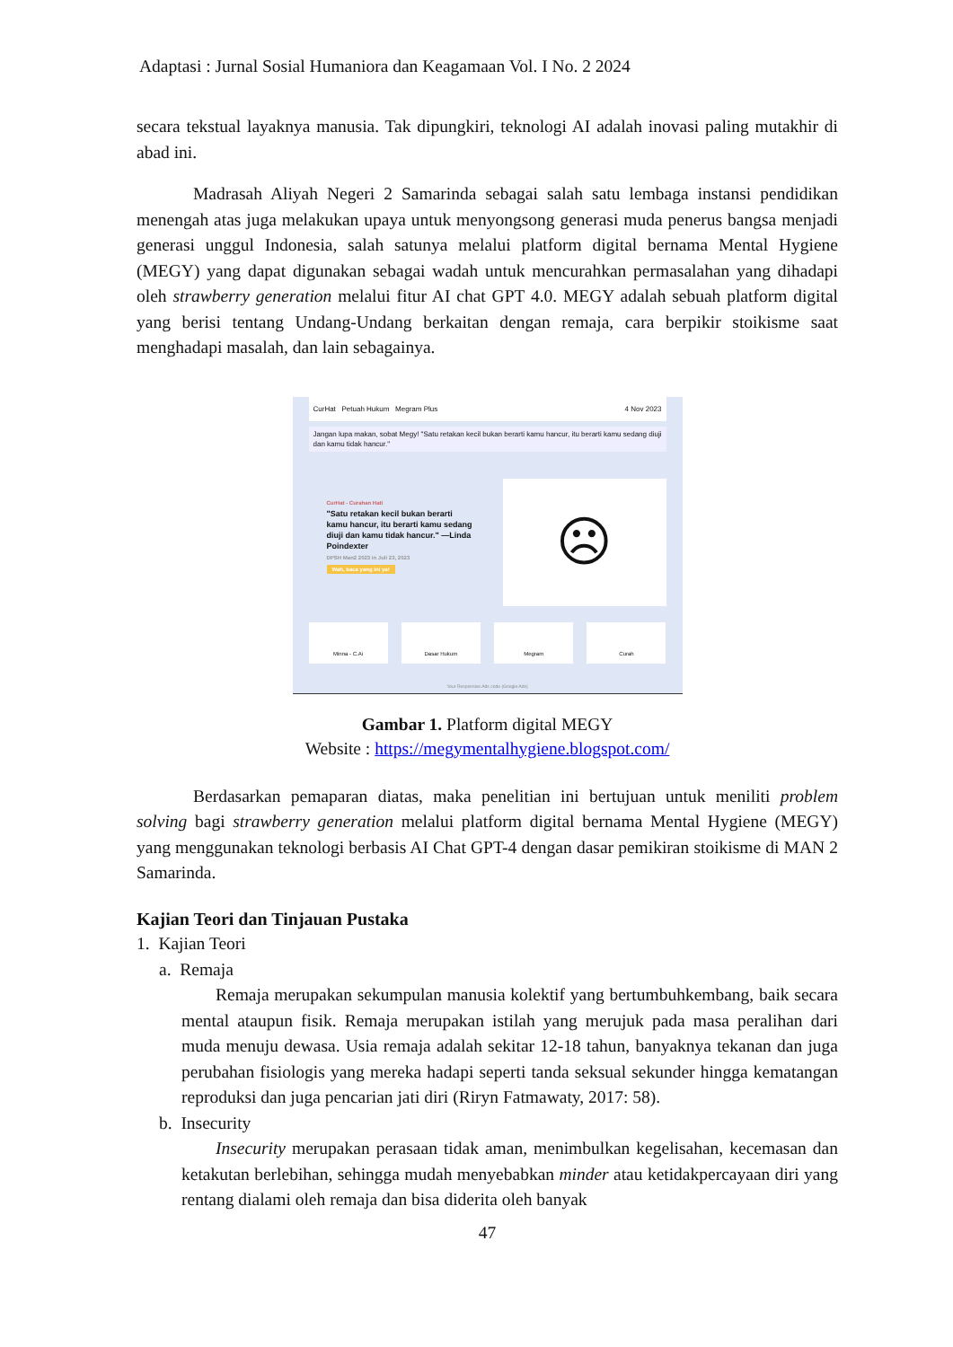Adaptasi : Jurnal Sosial Humaniora dan Keagamaan Vol. I No. 2 2024
secara tekstual layaknya manusia. Tak dipungkiri, teknologi AI adalah inovasi paling mutakhir di abad ini.
Madrasah Aliyah Negeri 2 Samarinda sebagai salah satu lembaga instansi pendidikan menengah atas juga melakukan upaya untuk menyongsong generasi muda penerus bangsa menjadi generasi unggul Indonesia, salah satunya melalui platform digital bernama Mental Hygiene (MEGY) yang dapat digunakan sebagai wadah untuk mencurahkan permasalahan yang dihadapi oleh strawberry generation melalui fitur AI chat GPT 4.0. MEGY adalah sebuah platform digital yang berisi tentang Undang-Undang berkaitan dengan remaja, cara berpikir stoikisme saat menghadapi masalah, dan lain sebagainya.
CurHat Petuah Hukum Megram Plus 4 Nov 2023
Jangan lupa makan, sobat Megy! "Satu retakan kecil bukan berarti kamu hancur, itu berarti kamu sedang diuji dan kamu tidak hancur."
CurHat - Curahan Hati
"Satu retakan kecil bukan berarti kamu hancur, itu berarti kamu sedang diuji dan kamu tidak hancur." —Linda Poindexter
DPSH Man2 2023 in Juli 23, 2023
Wah, baca yang ini ya!
☹
Minna - C.Ai Dasar Hukum Megram Curah
Your Responsive Ads code (Google Ads)
Gambar 1. Platform digital MEGY
Website : https://megymentalhygiene.blogspot.com/
Berdasarkan pemaparan diatas, maka penelitian ini bertujuan untuk meniliti problem solving bagi strawberry generation melalui platform digital bernama Mental Hygiene (MEGY) yang menggunakan teknologi berbasis AI Chat GPT-4 dengan dasar pemikiran stoikisme di MAN 2 Samarinda.
Kajian Teori dan Tinjauan Pustaka
1. Kajian Teori
a. Remaja
Remaja merupakan sekumpulan manusia kolektif yang bertumbuhkembang, baik secara mental ataupun fisik. Remaja merupakan istilah yang merujuk pada masa peralihan dari muda menuju dewasa. Usia remaja adalah sekitar 12-18 tahun, banyaknya tekanan dan juga perubahan fisiologis yang mereka hadapi seperti tanda seksual sekunder hingga kematangan reproduksi dan juga pencarian jati diri (Riryn Fatmawaty, 2017: 58).
b. Insecurity
Insecurity merupakan perasaan tidak aman, menimbulkan kegelisahan, kecemasan dan ketakutan berlebihan, sehingga mudah menyebabkan minder atau ketidakpercayaan diri yang rentang dialami oleh remaja dan bisa diderita oleh banyak
47